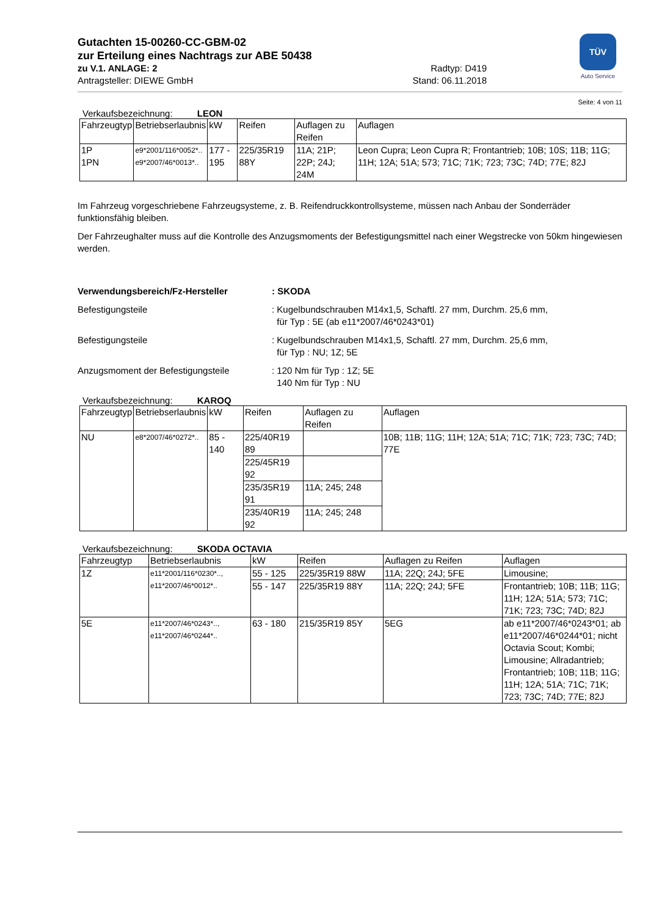TÜV
Auto Service
Gutachten 15-00260-CC-GBM-02
zur Erteilung eines Nachtrags zur ABE 50438
zu V.1. ANLAGE: 2 Radtyp: D419
Antragsteller: DIEWE GmbH Stand: 06.11.2018
Seite: 4 von 11
Verkaufsbezeichnung: LEON
| Fahrzeugtyp | Betriebserlaubnis | kW | Reifen | Auflagen zu Reifen | Auflagen |
| --- | --- | --- | --- | --- | --- |
| 1P 1PN | e9*2001/116*0052*.. e9*2007/46*0013*.. | 177 - 195 | 225/35R19 88Y | 11A; 21P; 22P; 24J; 24M | Leon Cupra; Leon Cupra R; Frontantrieb; 10B; 10S; 11B; 11G; 11H; 12A; 51A; 573; 71C; 71K; 723; 73C; 74D; 77E; 82J |
Im Fahrzeug vorgeschriebene Fahrzeugsysteme, z. B. Reifendruckkontrollsysteme, müssen nach Anbau der Sonderräder funktionsfähig bleiben.
Der Fahrzeughalter muss auf die Kontrolle des Anzugsmoments der Befestigungsmittel nach einer Wegstrecke von 50km hingewiesen werden.
Verwendungsbereich/Fz-Hersteller : SKODA
Befestigungsteile : Kugelbundschrauben M14x1,5, Schaftl. 27 mm, Durchm. 25,6 mm,
für Typ : 5E (ab e11*2007/46*0243*01)
Befestigungsteile : Kugelbundschrauben M14x1,5, Schaftl. 27 mm, Durchm. 25,6 mm,
für Typ : NU; 1Z; 5E
Anzugsmoment der Befestigungsteile : 120 Nm für Typ : 1Z; 5E
140 Nm für Typ : NU
Verkaufsbezeichnung: KAROQ
| Fahrzeugtyp | Betriebserlaubnis | kW | Reifen | Auflagen zu Reifen | Auflagen |
| --- | --- | --- | --- | --- | --- |
| NU | e8*2007/46*0272*.. | 85 - 140 | 225/40R19 89 | | 10B; 11B; 11G; 11H; 12A; 51A; 71C; 71K; 723; 73C; 74D; 77E |
| | | | 225/45R19 92 | | |
| | | | 235/35R19 91 | 11A; 245; 248 | |
| | | | 235/40R19 92 | 11A; 245; 248 | |
Verkaufsbezeichnung: SKODA OCTAVIA
| Fahrzeugtyp | Betriebserlaubnis | kW | Reifen | Auflagen zu Reifen | Auflagen |
| --- | --- | --- | --- | --- | --- |
| 1Z | e11*2001/116*0230*.., e11*2007/46*0012*.. | 55 - 125 | 225/35R19 88W | 11A; 22Q; 24J; 5FE | Limousine; |
| | | 55 - 147 | 225/35R19 88Y | 11A; 22Q; 24J; 5FE | Frontantrieb; 10B; 11B; 11G; 11H; 12A; 51A; 573; 71C; 71K; 723; 73C; 74D; 82J |
| 5E | e11*2007/46*0243*.., e11*2007/46*0244*.. | 63 - 180 | 215/35R19 85Y | 5EG | ab e11*2007/46*0243*01; ab e11*2007/46*0244*01; nicht Octavia Scout; Kombi; Limousine; Allradantrieb; Frontantrieb; 10B; 11B; 11G; 11H; 12A; 51A; 71C; 71K; 723; 73C; 74D; 77E; 82J |